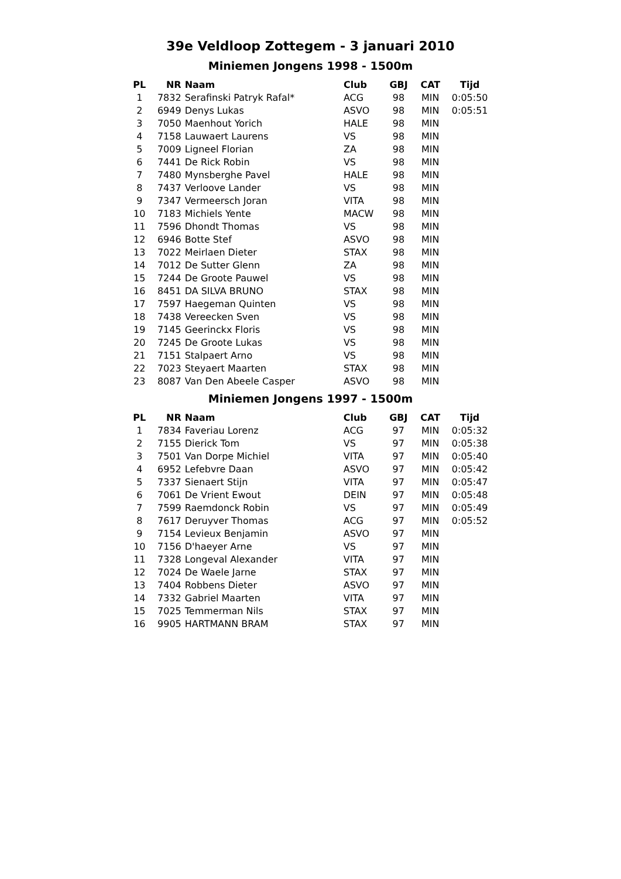39e Veldloop Zottegem - 3 januari 2010
Miniemen Jongens 1998 - 1500m
| PL | NR | Naam | Club | GBJ | CAT | Tijd |
| --- | --- | --- | --- | --- | --- | --- |
| 1 | 7832 | Serafinski Patryk Rafal* | ACG | 98 | MIN | 0:05:50 |
| 2 | 6949 | Denys Lukas | ASVO | 98 | MIN | 0:05:51 |
| 3 | 7050 | Maenhout Yorich | HALE | 98 | MIN | |
| 4 | 7158 | Lauwaert Laurens | VS | 98 | MIN | |
| 5 | 7009 | Ligneel Florian | ZA | 98 | MIN | |
| 6 | 7441 | De Rick Robin | VS | 98 | MIN | |
| 7 | 7480 | Mynsberghe Pavel | HALE | 98 | MIN | |
| 8 | 7437 | Verloove Lander | VS | 98 | MIN | |
| 9 | 7347 | Vermeersch Joran | VITA | 98 | MIN | |
| 10 | 7183 | Michiels Yente | MACW | 98 | MIN | |
| 11 | 7596 | Dhondt Thomas | VS | 98 | MIN | |
| 12 | 6946 | Botte Stef | ASVO | 98 | MIN | |
| 13 | 7022 | Meirlaen Dieter | STAX | 98 | MIN | |
| 14 | 7012 | De Sutter Glenn | ZA | 98 | MIN | |
| 15 | 7244 | De Groote Pauwel | VS | 98 | MIN | |
| 16 | 8451 | DA SILVA BRUNO | STAX | 98 | MIN | |
| 17 | 7597 | Haegeman Quinten | VS | 98 | MIN | |
| 18 | 7438 | Vereecken Sven | VS | 98 | MIN | |
| 19 | 7145 | Geerinckx Floris | VS | 98 | MIN | |
| 20 | 7245 | De Groote Lukas | VS | 98 | MIN | |
| 21 | 7151 | Stalpaert Arno | VS | 98 | MIN | |
| 22 | 7023 | Steyaert Maarten | STAX | 98 | MIN | |
| 23 | 8087 | Van Den Abeele Casper | ASVO | 98 | MIN | |
Miniemen Jongens 1997 - 1500m
| PL | NR | Naam | Club | GBJ | CAT | Tijd |
| --- | --- | --- | --- | --- | --- | --- |
| 1 | 7834 | Faveriau Lorenz | ACG | 97 | MIN | 0:05:32 |
| 2 | 7155 | Dierick Tom | VS | 97 | MIN | 0:05:38 |
| 3 | 7501 | Van Dorpe Michiel | VITA | 97 | MIN | 0:05:40 |
| 4 | 6952 | Lefebvre Daan | ASVO | 97 | MIN | 0:05:42 |
| 5 | 7337 | Sienaert Stijn | VITA | 97 | MIN | 0:05:47 |
| 6 | 7061 | De Vrient Ewout | DEIN | 97 | MIN | 0:05:48 |
| 7 | 7599 | Raemdonck Robin | VS | 97 | MIN | 0:05:49 |
| 8 | 7617 | Deruyver Thomas | ACG | 97 | MIN | 0:05:52 |
| 9 | 7154 | Levieux Benjamin | ASVO | 97 | MIN | |
| 10 | 7156 | D'haeyer Arne | VS | 97 | MIN | |
| 11 | 7328 | Longeval Alexander | VITA | 97 | MIN | |
| 12 | 7024 | De Waele Jarne | STAX | 97 | MIN | |
| 13 | 7404 | Robbens Dieter | ASVO | 97 | MIN | |
| 14 | 7332 | Gabriel Maarten | VITA | 97 | MIN | |
| 15 | 7025 | Temmerman Nils | STAX | 97 | MIN | |
| 16 | 9905 | HARTMANN BRAM | STAX | 97 | MIN | |